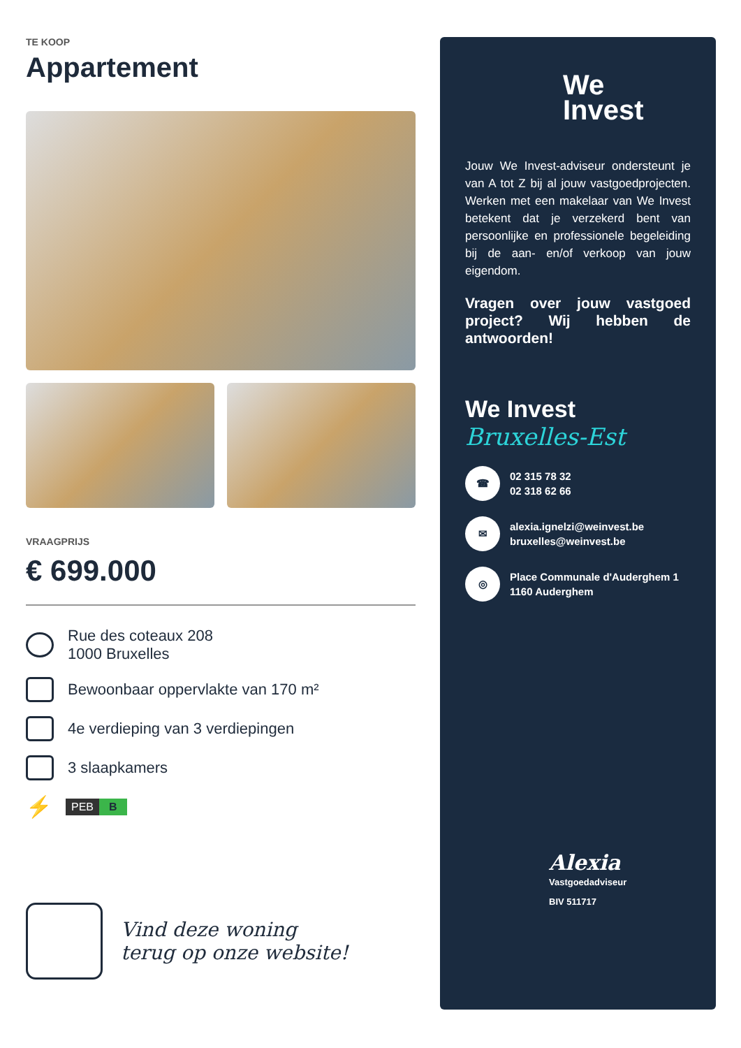TE KOOP
Appartement
VRAAGPRIJS
€ 699.000
Rue des coteaux 208
1000 Bruxelles
Bewoonbaar oppervlakte van 170 m²
4e verdieping van 3 verdiepingen
3 slaapkamers
⚡
PEB B
Vind deze woning
terug op onze website!
We
Invest
Jouw We Invest-adviseur ondersteunt je van A tot Z bij al jouw vastgoedprojecten. Werken met een makelaar van We Invest betekent dat je verzekerd bent van persoonlijke en professionele begeleiding bij de aan- en/of verkoop van jouw eigendom.
Vragen over jouw vastgoed project? Wij hebben de antwoorden!
We Invest
Bruxelles-Est
☎
02 315 78 32
02 318 62 66
✉
alexia.ignelzi@weinvest.be
bruxelles@weinvest.be
◎
Place Communale d'Auderghem 1
1160 Auderghem
Alexia
Vastgoedadviseur
BIV 511717